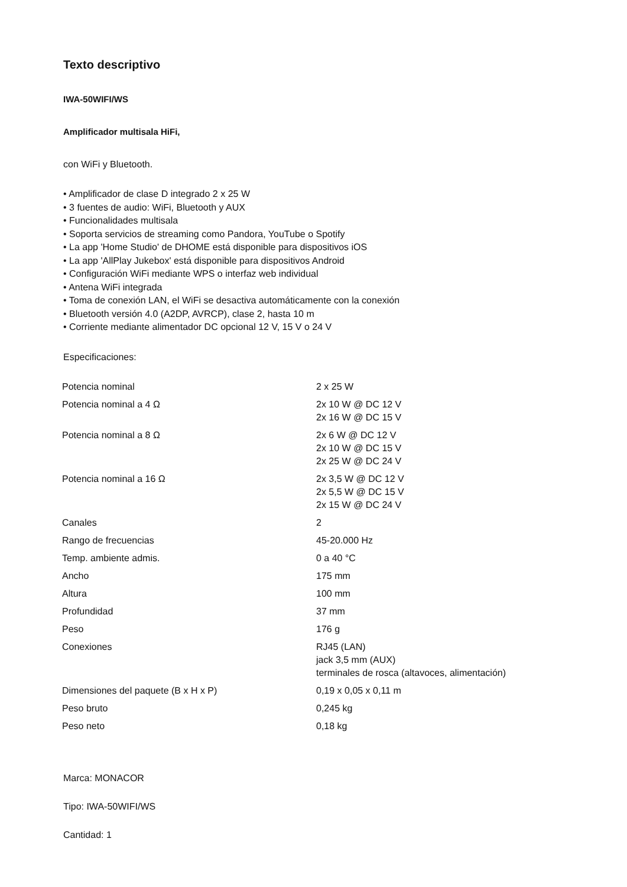Texto descriptivo
IWA-50WIFI/WS
Amplificador multisala HiFi,
con WiFi y Bluetooth.
• Amplificador de clase D integrado 2 x 25 W
• 3 fuentes de audio: WiFi, Bluetooth y AUX
• Funcionalidades multisala
• Soporta servicios de streaming como Pandora, YouTube o Spotify
• La app 'Home Studio' de DHOME está disponible para dispositivos iOS
• La app 'AllPlay Jukebox' está disponible para dispositivos Android
• Configuración WiFi mediante WPS o interfaz web individual
• Antena WiFi integrada
• Toma de conexión LAN, el WiFi se desactiva automáticamente con la conexión
• Bluetooth versión 4.0 (A2DP, AVRCP), clase 2, hasta 10 m
• Corriente mediante alimentador DC opcional 12 V, 15 V o 24 V
Especificaciones:
| Potencia nominal | 2 x 25 W |
| Potencia nominal a 4 Ω | 2x 10 W @ DC 12 V 2x 16 W @ DC 15 V |
| Potencia nominal a 8 Ω | 2x 6 W @ DC 12 V 2x 10 W @ DC 15 V 2x 25 W @ DC 24 V |
| Potencia nominal a 16 Ω | 2x 3,5 W @ DC 12 V 2x 5,5 W @ DC 15 V 2x 15 W @ DC 24 V |
| Canales | 2 |
| Rango de frecuencias | 45-20.000 Hz |
| Temp. ambiente admis. | 0 a 40 °C |
| Ancho | 175 mm |
| Altura | 100 mm |
| Profundidad | 37 mm |
| Peso | 176 g |
| Conexiones | RJ45 (LAN) jack 3,5 mm (AUX) terminales de rosca (altavoces, alimentación) |
| Dimensiones del paquete (B x H x P) | 0,19 x 0,05 x 0,11 m |
| Peso bruto | 0,245 kg |
| Peso neto | 0,18 kg |
Marca: MONACOR
Tipo: IWA-50WIFI/WS
Cantidad: 1